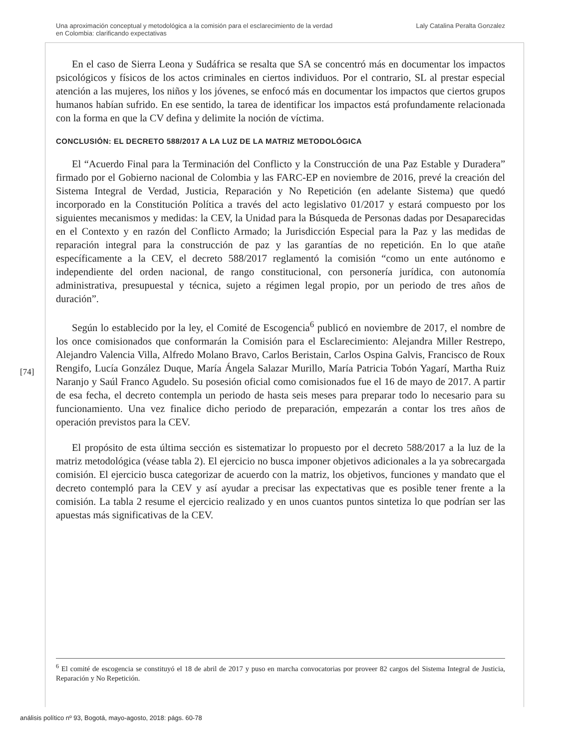Una aproximación conceptual y metodológica a la comisión para el esclarecimiento de la verdad
en Colombia: clarificando expectativas
Laly Catalina Peralta Gonzalez
En el caso de Sierra Leona y Sudáfrica se resalta que SA se concentró más en documentar los impactos psicológicos y físicos de los actos criminales en ciertos individuos. Por el contrario, SL al prestar especial atención a las mujeres, los niños y los jóvenes, se enfocó más en documentar los impactos que ciertos grupos humanos habían sufrido. En ese sentido, la tarea de identificar los impactos está profundamente relacionada con la forma en que la CV defina y delimite la noción de víctima.
CONCLUSIÓN: EL DECRETO 588/2017 A LA LUZ DE LA MATRIZ METODOLÓGICA
El “Acuerdo Final para la Terminación del Conflicto y la Construcción de una Paz Estable y Duradera” firmado por el Gobierno nacional de Colombia y las FARC-EP en noviembre de 2016, prevé la creación del Sistema Integral de Verdad, Justicia, Reparación y No Repetición (en adelante Sistema) que quedó incorporado en la Constitución Política a través del acto legislativo 01/2017 y estará compuesto por los siguientes mecanismos y medidas: la CEV, la Unidad para la Búsqueda de Personas dadas por Desaparecidas en el Contexto y en razón del Conflicto Armado; la Jurisdicción Especial para la Paz y las medidas de reparación integral para la construcción de paz y las garantías de no repetición. En lo que atañe específicamente a la CEV, el decreto 588/2017 reglamentó la comisión “como un ente autónomo e independiente del orden nacional, de rango constitucional, con personería jurídica, con autonomía administrativa, presupuestal y técnica, sujeto a régimen legal propio, por un periodo de tres años de duración”.
Según lo establecido por la ley, el Comité de Escogencia<sup>6</sup> publicó en noviembre de 2017, el nombre de los once comisionados que conformarán la Comisión para el Esclarecimiento: Alejandra Miller Restrepo, Alejandro Valencia Villa, Alfredo Molano Bravo, Carlos Beristain, Carlos Ospina Galvis, Francisco de Roux Rengifo, Lucía González Duque, María Ángela Salazar Murillo, María Patricia Tobón Yagarí, Martha Ruiz Naranjo y Saúl Franco Agudelo. Su posesión oficial como comisionados fue el 16 de mayo de 2017. A partir de esa fecha, el decreto contempla un periodo de hasta seis meses para preparar todo lo necesario para su funcionamiento. Una vez finalice dicho periodo de preparación, empezarán a contar los tres años de operación previstos para la CEV.
El propósito de esta última sección es sistematizar lo propuesto por el decreto 588/2017 a la luz de la matriz metodológica (véase tabla 2). El ejercicio no busca imponer objetivos adicionales a la ya sobrecargada comisión. El ejercicio busca categorizar de acuerdo con la matriz, los objetivos, funciones y mandato que el decreto contempló para la CEV y así ayudar a precisar las expectativas que es posible tener frente a la comisión. La tabla 2 resume el ejercicio realizado y en unos cuantos puntos sintetiza lo que podrían ser las apuestas más significativas de la CEV.
[74]
<sup>6</sup> El comité de escogencia se constituyó el 18 de abril de 2017 y puso en marcha convocatorias por proveer 82 cargos del Sistema Integral de Justicia, Reparación y No Repetición.
análisis político nº 93, Bogotá, mayo-agosto, 2018: págs. 60-78